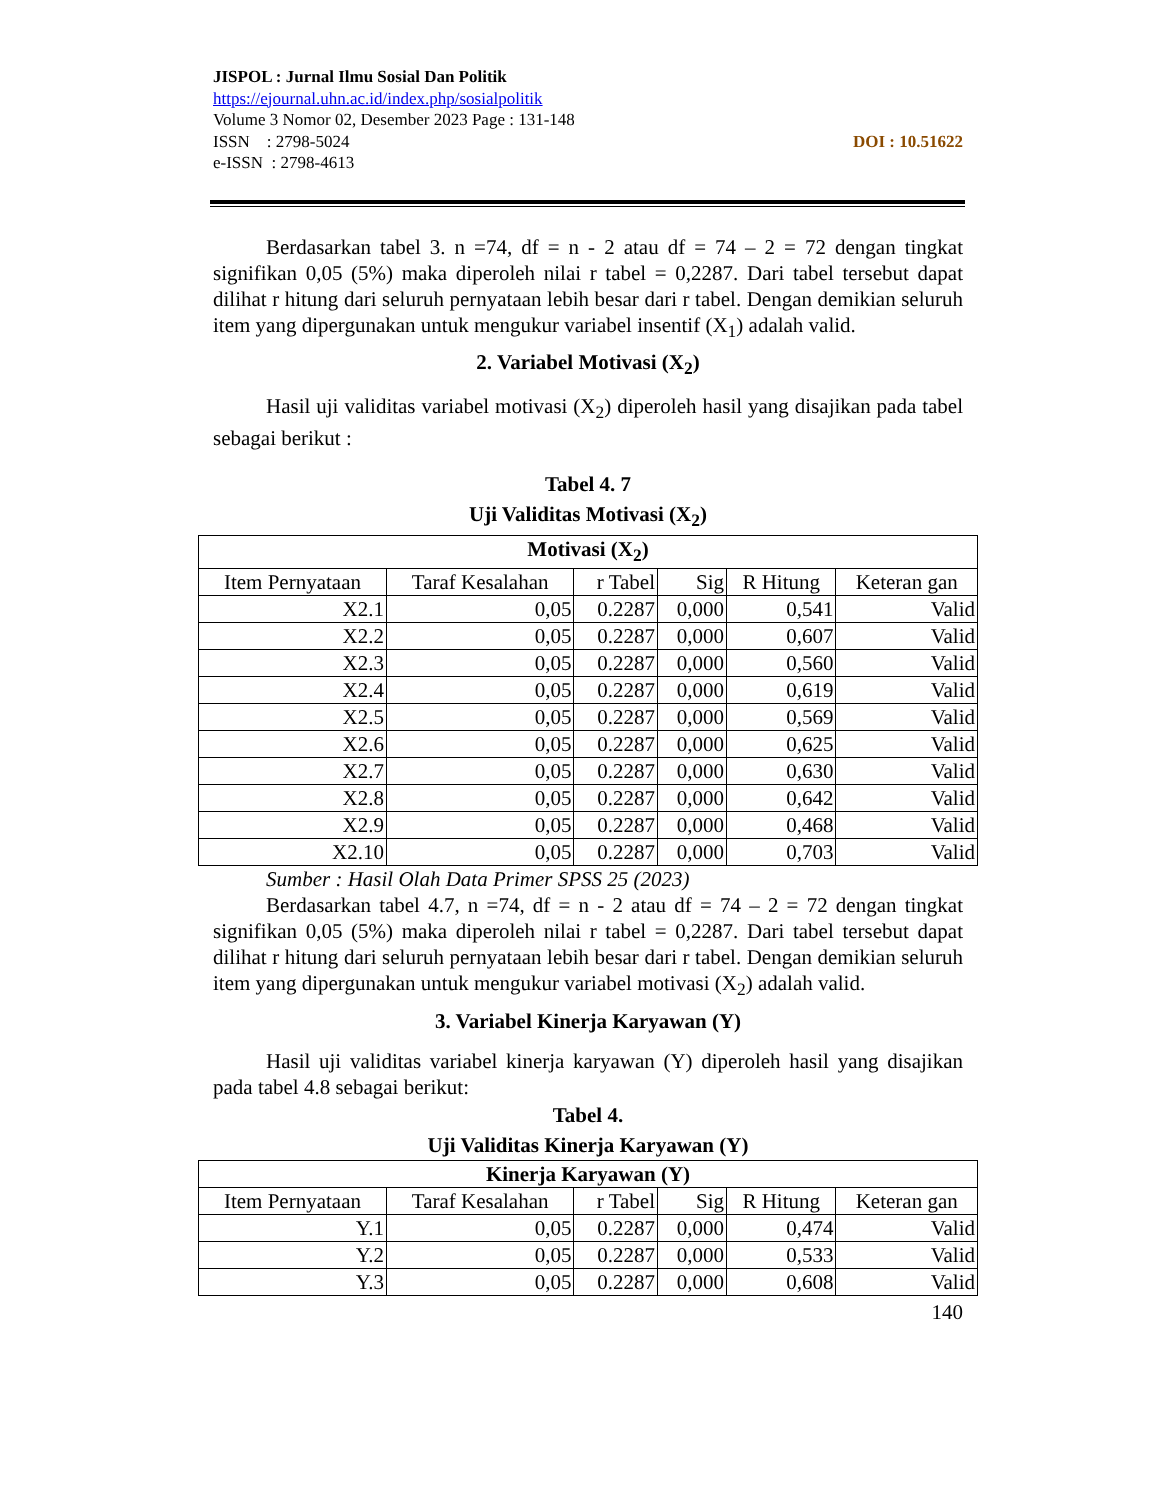JISPOL : Jurnal Ilmu Sosial Dan Politik
https://ejournal.uhn.ac.id/index.php/sosialpolitik
Volume 3 Nomor 02, Desember 2023 Page : 131-148
DOI : 10.51622 ISSN : 2798-5024
e-ISSN : 2798-4613
Berdasarkan tabel 3. n =74, df = n - 2 atau df = 74 – 2 = 72 dengan tingkat signifikan 0,05 (5%) maka diperoleh nilai r tabel = 0,2287. Dari tabel tersebut dapat dilihat r hitung dari seluruh pernyataan lebih besar dari r tabel. Dengan demikian seluruh item yang dipergunakan untuk mengukur variabel insentif (X<sub>1</sub>) adalah valid.
2. Variabel Motivasi (X<sub>2</sub>)
Hasil uji validitas variabel motivasi (X<sub>2</sub>) diperoleh hasil yang disajikan pada tabel sebagai berikut :
Tabel 4. 7
Uji Validitas Motivasi (X<sub>2</sub>)
| Motivasi (X<sub>2</sub>) | | | | | |
| --- | --- | --- | --- | --- | --- |
| Item Pernyataan | Taraf Kesalahan | r Tabel | Sig | R Hitung | Keteran gan |
| X2.1 | 0,05 | 0.2287 | 0,000 | 0,541 | Valid |
| X2.2 | 0,05 | 0.2287 | 0,000 | 0,607 | Valid |
| X2.3 | 0,05 | 0.2287 | 0,000 | 0,560 | Valid |
| X2.4 | 0,05 | 0.2287 | 0,000 | 0,619 | Valid |
| X2.5 | 0,05 | 0.2287 | 0,000 | 0,569 | Valid |
| X2.6 | 0,05 | 0.2287 | 0,000 | 0,625 | Valid |
| X2.7 | 0,05 | 0.2287 | 0,000 | 0,630 | Valid |
| X2.8 | 0,05 | 0.2287 | 0,000 | 0,642 | Valid |
| X2.9 | 0,05 | 0.2287 | 0,000 | 0,468 | Valid |
| X2.10 | 0,05 | 0.2287 | 0,000 | 0,703 | Valid |
Sumber : Hasil Olah Data Primer SPSS 25 (2023)
Berdasarkan tabel 4.7, n =74, df = n - 2 atau df = 74 – 2 = 72 dengan tingkat signifikan 0,05 (5%) maka diperoleh nilai r tabel = 0,2287. Dari tabel tersebut dapat dilihat r hitung dari seluruh pernyataan lebih besar dari r tabel. Dengan demikian seluruh item yang dipergunakan untuk mengukur variabel motivasi (X<sub>2</sub>) adalah valid.
3. Variabel Kinerja Karyawan (Y)
Hasil uji validitas variabel kinerja karyawan (Y) diperoleh hasil yang disajikan pada tabel 4.8 sebagai berikut:
Tabel 4.
Uji Validitas Kinerja Karyawan (Y)
| Kinerja Karyawan (Y) | | | | | |
| --- | --- | --- | --- | --- | --- |
| Item Pernyataan | Taraf Kesalahan | r Tabel | Sig | R Hitung | Keteran gan |
| Y.1 | 0,05 | 0.2287 | 0,000 | 0,474 | Valid |
| Y.2 | 0,05 | 0.2287 | 0,000 | 0,533 | Valid |
| Y.3 | 0,05 | 0.2287 | 0,000 | 0,608 | Valid |
140